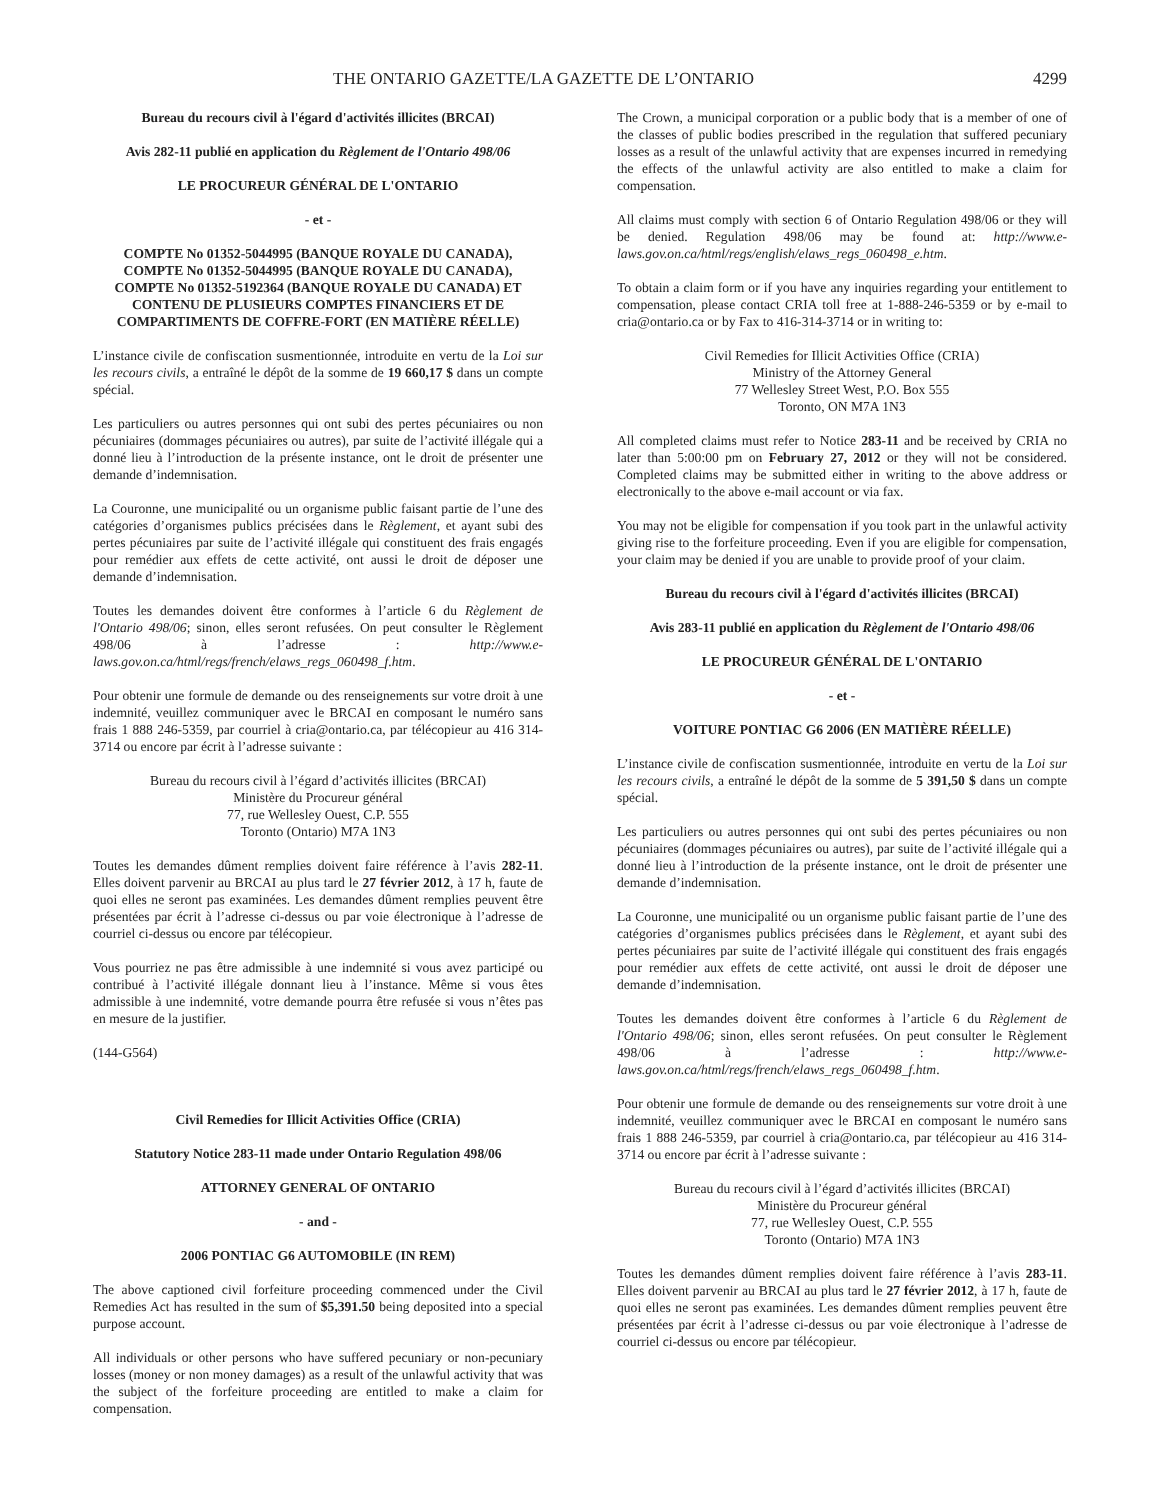THE ONTARIO GAZETTE/LA GAZETTE DE L’ONTARIO 4299
Bureau du recours civil à l'égard d'activités illicites (BRCAI)
Avis 282-11 publié en application du Règlement de l'Ontario 498/06
LE PROCUREUR GÉNÉRAL DE L'ONTARIO
- et -
COMPTE No 01352-5044995 (BANQUE ROYALE DU CANADA), COMPTE No 01352-5044995 (BANQUE ROYALE DU CANADA), COMPTE No 01352-5192364 (BANQUE ROYALE DU CANADA) ET CONTENU DE PLUSIEURS COMPTES FINANCIERS ET DE COMPARTIMENTS DE COFFRE-FORT (EN MATIÈRE RÉELLE)
L’instance civile de confiscation susmentionnée, introduite en vertu de la Loi sur les recours civils, a entraîné le dépôt de la somme de 19 660,17 $ dans un compte spécial.
Les particuliers ou autres personnes qui ont subi des pertes pécuniaires ou non pécuniaires (dommages pécuniaires ou autres), par suite de l’activité illégale qui a donné lieu à l’introduction de la présente instance, ont le droit de présenter une demande d’indemnisation.
La Couronne, une municipalité ou un organisme public faisant partie de l’une des catégories d’organismes publics précisées dans le Règlement, et ayant subi des pertes pécuniaires par suite de l’activité illégale qui constituent des frais engagés pour remédier aux effets de cette activité, ont aussi le droit de déposer une demande d’indemnisation.
Toutes les demandes doivent être conformes à l’article 6 du Règlement de l'Ontario 498/06; sinon, elles seront refusées. On peut consulter le Règlement 498/06 à l’adresse : http://www.e-laws.gov.on.ca/html/regs/french/elaws_regs_060498_f.htm.
Pour obtenir une formule de demande ou des renseignements sur votre droit à une indemnité, veuillez communiquer avec le BRCAI en composant le numéro sans frais 1 888 246-5359, par courriel à cria@ontario.ca, par télécopieur au 416 314-3714 ou encore par écrit à l’adresse suivante :
Bureau du recours civil à l’égard d’activités illicites (BRCAI)
Ministère du Procureur général
77, rue Wellesley Ouest, C.P. 555
Toronto (Ontario) M7A 1N3
Toutes les demandes dûment remplies doivent faire référence à l’avis 282-11. Elles doivent parvenir au BRCAI au plus tard le 27 février 2012, à 17 h, faute de quoi elles ne seront pas examinées. Les demandes dûment remplies peuvent être présentées par écrit à l’adresse ci-dessus ou par voie électronique à l’adresse de courriel ci-dessus ou encore par télécopieur.
Vous pourriez ne pas être admissible à une indemnité si vous avez participé ou contribué à l’activité illégale donnant lieu à l’instance. Même si vous êtes admissible à une indemnité, votre demande pourra être refusée si vous n’êtes pas en mesure de la justifier.
(144-G564)
Civil Remedies for Illicit Activities Office (CRIA)
Statutory Notice 283-11 made under Ontario Regulation 498/06
ATTORNEY GENERAL OF ONTARIO
- and -
2006 PONTIAC G6 AUTOMOBILE (IN REM)
The above captioned civil forfeiture proceeding commenced under the Civil Remedies Act has resulted in the sum of $5,391.50 being deposited into a special purpose account.
All individuals or other persons who have suffered pecuniary or non-pecuniary losses (money or non money damages) as a result of the unlawful activity that was the subject of the forfeiture proceeding are entitled to make a claim for compensation.
The Crown, a municipal corporation or a public body that is a member of one of the classes of public bodies prescribed in the regulation that suffered pecuniary losses as a result of the unlawful activity that are expenses incurred in remedying the effects of the unlawful activity are also entitled to make a claim for compensation.
All claims must comply with section 6 of Ontario Regulation 498/06 or they will be denied. Regulation 498/06 may be found at: http://www.e-laws.gov.on.ca/html/regs/english/elaws_regs_060498_e.htm.
To obtain a claim form or if you have any inquiries regarding your entitlement to compensation, please contact CRIA toll free at 1-888-246-5359 or by e-mail to cria@ontario.ca or by Fax to 416-314-3714 or in writing to:
Civil Remedies for Illicit Activities Office (CRIA)
Ministry of the Attorney General
77 Wellesley Street West, P.O. Box 555
Toronto, ON M7A 1N3
All completed claims must refer to Notice 283-11 and be received by CRIA no later than 5:00:00 pm on February 27, 2012 or they will not be considered. Completed claims may be submitted either in writing to the above address or electronically to the above e-mail account or via fax.
You may not be eligible for compensation if you took part in the unlawful activity giving rise to the forfeiture proceeding. Even if you are eligible for compensation, your claim may be denied if you are unable to provide proof of your claim.
Bureau du recours civil à l'égard d'activités illicites (BRCAI)
Avis 283-11 publié en application du Règlement de l'Ontario 498/06
LE PROCUREUR GÉNÉRAL DE L'ONTARIO
- et -
VOITURE PONTIAC G6 2006 (EN MATIÈRE RÉELLE)
L’instance civile de confiscation susmentionnée, introduite en vertu de la Loi sur les recours civils, a entraîné le dépôt de la somme de 5 391,50 $ dans un compte spécial.
Les particuliers ou autres personnes qui ont subi des pertes pécuniaires ou non pécuniaires (dommages pécuniaires ou autres), par suite de l’activité illégale qui a donné lieu à l’introduction de la présente instance, ont le droit de présenter une demande d’indemnisation.
La Couronne, une municipalité ou un organisme public faisant partie de l’une des catégories d’organismes publics précisées dans le Règlement, et ayant subi des pertes pécuniaires par suite de l’activité illégale qui constituent des frais engagés pour remédier aux effets de cette activité, ont aussi le droit de déposer une demande d’indemnisation.
Toutes les demandes doivent être conformes à l’article 6 du Règlement de l'Ontario 498/06; sinon, elles seront refusées. On peut consulter le Règlement 498/06 à l’adresse : http://www.e-laws.gov.on.ca/html/regs/french/elaws_regs_060498_f.htm.
Pour obtenir une formule de demande ou des renseignements sur votre droit à une indemnité, veuillez communiquer avec le BRCAI en composant le numéro sans frais 1 888 246-5359, par courriel à cria@ontario.ca, par télécopieur au 416 314-3714 ou encore par écrit à l’adresse suivante :
Bureau du recours civil à l’égard d’activités illicites (BRCAI)
Ministère du Procureur général
77, rue Wellesley Ouest, C.P. 555
Toronto (Ontario) M7A 1N3
Toutes les demandes dûment remplies doivent faire référence à l’avis 283-11. Elles doivent parvenir au BRCAI au plus tard le 27 février 2012, à 17 h, faute de quoi elles ne seront pas examinées. Les demandes dûment remplies peuvent être présentées par écrit à l’adresse ci-dessus ou par voie électronique à l’adresse de courriel ci-dessus ou encore par télécopieur.